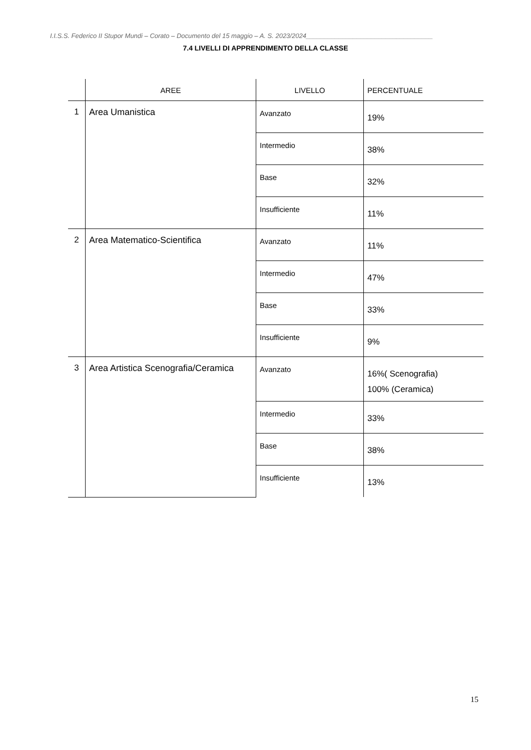I.I.S.S. Federico II Stupor Mundi – Corato – Documento del 15 maggio – A. S. 2023/2024___________________________________
7.4 LIVELLI DI APPRENDIMENTO DELLA CLASSE
| | AREE | LIVELLO | PERCENTUALE |
| --- | --- | --- | --- |
| 1 | Area Umanistica | Avanzato | 19% |
| | | Intermedio | 38% |
| | | Base | 32% |
| | | Insufficiente | 11% |
| 2 | Area Matematico-Scientifica | Avanzato | 11% |
| | | Intermedio | 47% |
| | | Base | 33% |
| | | Insufficiente | 9% |
| 3 | Area Artistica Scenografia/Ceramica | Avanzato | 16%( Scenografia) 100% (Ceramica) |
| | | Intermedio | 33% |
| | | Base | 38% |
| | | Insufficiente | 13% |
15